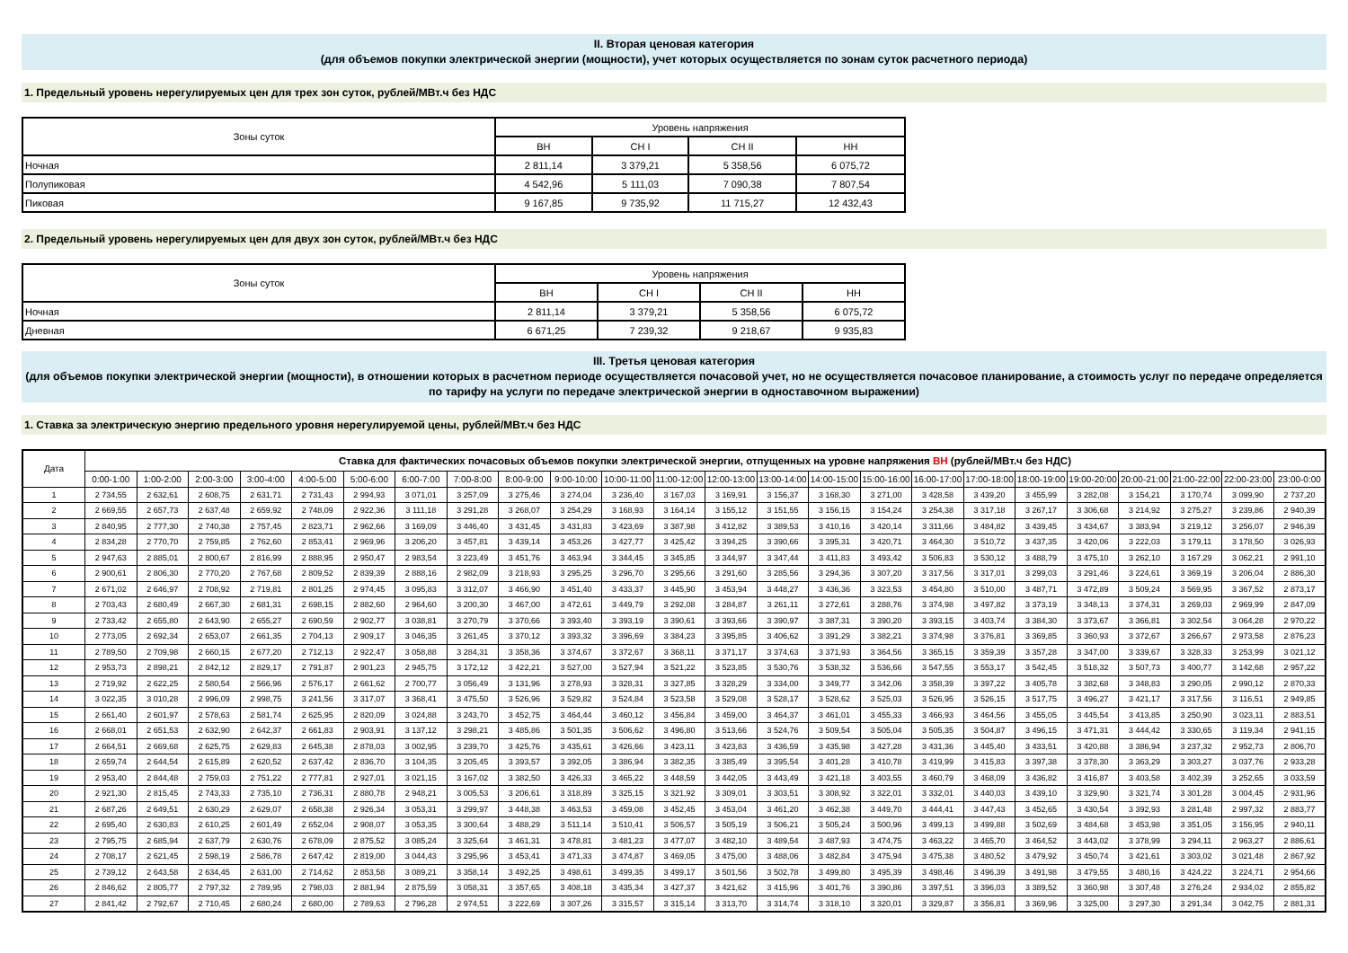II. Вторая ценовая категория
(для объемов покупки электрической энергии (мощности), учет которых осуществляется по зонам суток расчетного периода)
1. Предельный уровень нерегулируемых цен для трех зон суток, рублей/МВт.ч без НДС
| Зоны суток | Уровень напряжения | | | |
| --- | --- | --- | --- | --- |
| | ВН | СН I | СН II | НН |
| Ночная | 2 811,14 | 3 379,21 | 5 358,56 | 6 075,72 |
| Полупиковая | 4 542,96 | 5 111,03 | 7 090,38 | 7 807,54 |
| Пиковая | 9 167,85 | 9 735,92 | 11 715,27 | 12 432,43 |
2. Предельный уровень нерегулируемых цен для двух зон суток, рублей/МВт.ч без НДС
| Зоны суток | Уровень напряжения | | | |
| --- | --- | --- | --- | --- |
| | ВН | СН I | СН II | НН |
| Ночная | 2 811,14 | 3 379,21 | 5 358,56 | 6 075,72 |
| Дневная | 6 671,25 | 7 239,32 | 9 218,67 | 9 935,83 |
III. Третья ценовая категория
(для объемов покупки электрической энергии (мощности), в отношении которых в расчетном периоде осуществляется почасовой учет, но не осуществляется почасовое планирование, а стоимость услуг по передаче определяется по тарифу на услуги по передаче электрической энергии в одноставочном выражении)
1. Ставка за электрическую энергию предельного уровня нерегулируемой цены, рублей/МВт.ч без НДС
| Дата | Ставка для фактических почасовых объемов покупки электрической энергии, отпущенных на уровне напряжения ВН (рублей/МВт.ч без НДС) | | | | | | | | | | | | | | | | | | | | | | | |
| --- | --- | --- | --- | --- | --- | --- | --- | --- | --- | --- | --- | --- | --- | --- | --- | --- | --- | --- | --- | --- | --- | --- | --- | --- |
| | 0:00-1:00 | 1:00-2:00 | 2:00-3:00 | 3:00-4:00 | 4:00-5:00 | 5:00-6:00 | 6:00-7:00 | 7:00-8:00 | 8:00-9:00 | 9:00-10:00 | 10:00-11:00 | 11:00-12:00 | 12:00-13:00 | 13:00-14:00 | 14:00-15:00 | 15:00-16:00 | 16:00-17:00 | 17:00-18:00 | 18:00-19:00 | 19:00-20:00 | 20:00-21:00 | 21:00-22:00 | 22:00-23:00 | 23:00-0:00 |
| 1 | 2 734,55 | 2 632,61 | 2 608,75 | 2 631,71 | 2 731,43 | 2 994,93 | 3 071,01 | 3 257,09 | 3 275,46 | 3 274,04 | 3 236,40 | 3 167,03 | 3 169,91 | 3 156,37 | 3 168,30 | 3 271,00 | 3 428,58 | 3 439,20 | 3 455,99 | 3 282,08 | 3 154,21 | 3 170,74 | 3 099,90 | 2 737,20 |
| 2 | 2 669,55 | 2 657,73 | 2 637,48 | 2 659,92 | 2 748,09 | 2 922,36 | 3 111,18 | 3 291,28 | 3 268,07 | 3 254,29 | 3 168,93 | 3 164,14 | 3 155,12 | 3 151,55 | 3 156,15 | 3 154,24 | 3 254,38 | 3 317,18 | 3 267,17 | 3 306,68 | 3 214,92 | 3 275,27 | 3 239,86 | 2 940,39 |
| 3 | 2 840,95 | 2 777,30 | 2 740,38 | 2 757,45 | 2 823,71 | 2 962,66 | 3 169,09 | 3 446,40 | 3 431,45 | 3 431,83 | 3 423,69 | 3 387,98 | 3 412,82 | 3 389,53 | 3 410,16 | 3 420,14 | 3 311,66 | 3 484,82 | 3 439,45 | 3 434,67 | 3 383,94 | 3 219,12 | 3 256,07 | 2 946,39 |
| 4 | 2 834,28 | 2 770,70 | 2 759,85 | 2 762,60 | 2 853,41 | 2 969,96 | 3 206,20 | 3 457,81 | 3 439,14 | 3 453,26 | 3 427,77 | 3 425,42 | 3 394,25 | 3 390,66 | 3 395,31 | 3 420,71 | 3 464,30 | 3 510,72 | 3 437,35 | 3 420,06 | 3 222,03 | 3 179,11 | 3 178,50 | 3 026,93 |
| 5 | 2 947,63 | 2 885,01 | 2 800,67 | 2 816,99 | 2 888,95 | 2 950,47 | 2 983,54 | 3 223,49 | 3 451,76 | 3 463,94 | 3 344,45 | 3 345,85 | 3 344,97 | 3 347,44 | 3 411,83 | 3 493,42 | 3 506,83 | 3 530,12 | 3 488,79 | 3 475,10 | 3 262,10 | 3 167,29 | 3 062,21 | 2 991,10 |
| 6 | 2 900,61 | 2 806,30 | 2 770,20 | 2 767,68 | 2 809,52 | 2 839,39 | 2 888,16 | 2 982,09 | 3 218,93 | 3 295,25 | 3 296,70 | 3 295,66 | 3 291,60 | 3 285,56 | 3 294,36 | 3 307,20 | 3 317,56 | 3 317,01 | 3 299,03 | 3 291,46 | 3 224,61 | 3 369,19 | 3 206,04 | 2 886,30 |
| 7 | 2 671,02 | 2 646,97 | 2 708,92 | 2 719,81 | 2 801,25 | 2 974,45 | 3 095,83 | 3 312,07 | 3 466,90 | 3 451,40 | 3 433,37 | 3 445,90 | 3 453,94 | 3 448,27 | 3 436,36 | 3 323,53 | 3 454,80 | 3 510,00 | 3 487,71 | 3 472,89 | 3 509,24 | 3 569,95 | 3 367,52 | 2 873,17 |
| 8 | 2 703,43 | 2 680,49 | 2 667,30 | 2 681,31 | 2 698,15 | 2 882,60 | 2 964,60 | 3 200,30 | 3 467,00 | 3 472,61 | 3 449,79 | 3 292,08 | 3 284,87 | 3 261,11 | 3 272,61 | 3 288,76 | 3 374,98 | 3 497,82 | 3 373,19 | 3 348,13 | 3 374,31 | 3 269,03 | 2 969,99 | 2 847,09 |
| 9 | 2 733,42 | 2 655,80 | 2 643,90 | 2 655,27 | 2 690,59 | 2 902,77 | 3 038,81 | 3 270,79 | 3 370,66 | 3 393,40 | 3 393,19 | 3 390,61 | 3 393,66 | 3 390,97 | 3 387,31 | 3 390,20 | 3 393,15 | 3 403,74 | 3 384,30 | 3 373,67 | 3 366,81 | 3 302,54 | 3 064,28 | 2 970,22 |
| 10 | 2 773,05 | 2 692,34 | 2 653,07 | 2 661,35 | 2 704,13 | 2 909,17 | 3 046,35 | 3 261,45 | 3 370,12 | 3 393,32 | 3 396,69 | 3 384,23 | 3 395,85 | 3 406,62 | 3 391,29 | 3 382,21 | 3 374,98 | 3 376,81 | 3 369,85 | 3 360,93 | 3 372,67 | 3 266,67 | 2 973,58 | 2 876,23 |
| 11 | 2 789,50 | 2 709,98 | 2 660,15 | 2 677,20 | 2 712,13 | 2 922,47 | 3 058,88 | 3 284,31 | 3 358,36 | 3 374,67 | 3 372,67 | 3 368,11 | 3 371,17 | 3 374,63 | 3 371,93 | 3 364,56 | 3 365,15 | 3 359,39 | 3 357,28 | 3 347,00 | 3 339,67 | 3 328,33 | 3 253,99 | 3 021,12 |
| 12 | 2 953,73 | 2 898,21 | 2 842,12 | 2 829,17 | 2 791,87 | 2 901,23 | 2 945,75 | 3 172,12 | 3 422,21 | 3 527,00 | 3 527,94 | 3 521,22 | 3 523,85 | 3 530,76 | 3 538,32 | 3 536,66 | 3 547,55 | 3 553,17 | 3 542,45 | 3 518,32 | 3 507,73 | 3 400,77 | 3 142,68 | 2 957,22 |
| 13 | 2 719,92 | 2 622,25 | 2 580,54 | 2 566,96 | 2 576,17 | 2 661,62 | 2 700,77 | 3 056,49 | 3 131,96 | 3 278,93 | 3 328,31 | 3 327,85 | 3 328,29 | 3 334,00 | 3 349,77 | 3 342,06 | 3 358,39 | 3 397,22 | 3 405,78 | 3 382,68 | 3 348,83 | 3 290,05 | 2 990,12 | 2 870,33 |
| 14 | 3 022,35 | 3 010,28 | 2 996,09 | 2 998,75 | 3 241,56 | 3 317,07 | 3 368,41 | 3 475,50 | 3 526,96 | 3 529,82 | 3 524,84 | 3 523,58 | 3 529,08 | 3 528,17 | 3 528,62 | 3 525,03 | 3 526,95 | 3 526,15 | 3 517,75 | 3 496,27 | 3 421,17 | 3 317,56 | 3 116,51 | 2 949,85 |
| 15 | 2 661,40 | 2 601,97 | 2 578,63 | 2 581,74 | 2 625,95 | 2 820,09 | 3 024,88 | 3 243,70 | 3 452,75 | 3 464,44 | 3 460,12 | 3 456,84 | 3 459,00 | 3 464,37 | 3 461,01 | 3 455,33 | 3 466,93 | 3 464,56 | 3 455,05 | 3 445,54 | 3 413,85 | 3 250,90 | 3 023,11 | 2 883,51 |
| 16 | 2 668,01 | 2 651,53 | 2 632,90 | 2 642,37 | 2 661,83 | 2 903,91 | 3 137,12 | 3 298,21 | 3 485,86 | 3 501,35 | 3 506,62 | 3 496,80 | 3 513,66 | 3 524,76 | 3 509,54 | 3 505,04 | 3 505,35 | 3 504,87 | 3 496,15 | 3 471,31 | 3 444,42 | 3 330,65 | 3 119,34 | 2 941,15 |
| 17 | 2 664,51 | 2 669,68 | 2 625,75 | 2 629,83 | 2 645,38 | 2 878,03 | 3 002,95 | 3 239,70 | 3 425,76 | 3 435,61 | 3 426,66 | 3 423,11 | 3 423,83 | 3 436,59 | 3 435,98 | 3 427,28 | 3 431,36 | 3 445,40 | 3 433,51 | 3 420,88 | 3 386,94 | 3 237,32 | 2 952,73 | 2 806,70 |
| 18 | 2 659,74 | 2 644,54 | 2 615,89 | 2 620,52 | 2 637,42 | 2 836,70 | 3 104,35 | 3 205,45 | 3 393,57 | 3 392,05 | 3 386,94 | 3 382,35 | 3 385,49 | 3 395,54 | 3 401,28 | 3 410,78 | 3 419,99 | 3 415,83 | 3 397,38 | 3 378,30 | 3 363,29 | 3 303,27 | 3 037,76 | 2 933,28 |
| 19 | 2 953,40 | 2 844,48 | 2 759,03 | 2 751,22 | 2 777,81 | 2 927,01 | 3 021,15 | 3 167,02 | 3 382,50 | 3 426,33 | 3 465,22 | 3 448,59 | 3 442,05 | 3 443,49 | 3 421,18 | 3 403,55 | 3 460,79 | 3 468,09 | 3 436,82 | 3 416,87 | 3 403,58 | 3 402,39 | 3 252,65 | 3 033,59 |
| 20 | 2 921,30 | 2 815,45 | 2 743,33 | 2 735,10 | 2 736,31 | 2 880,78 | 2 948,21 | 3 005,53 | 3 206,61 | 3 318,89 | 3 325,15 | 3 321,92 | 3 309,01 | 3 303,51 | 3 308,92 | 3 322,01 | 3 332,01 | 3 440,03 | 3 439,10 | 3 329,90 | 3 321,74 | 3 301,28 | 3 004,45 | 2 931,96 |
| 21 | 2 687,26 | 2 649,51 | 2 630,29 | 2 629,07 | 2 658,38 | 2 926,34 | 3 053,31 | 3 299,97 | 3 448,38 | 3 463,53 | 3 459,08 | 3 452,45 | 3 453,04 | 3 461,20 | 3 462,38 | 3 449,70 | 3 444,41 | 3 447,43 | 3 452,65 | 3 430,54 | 3 392,93 | 3 281,48 | 2 997,32 | 2 883,77 |
| 22 | 2 695,40 | 2 630,83 | 2 610,25 | 2 601,49 | 2 652,04 | 2 908,07 | 3 053,35 | 3 300,64 | 3 488,29 | 3 511,14 | 3 510,41 | 3 506,57 | 3 505,19 | 3 506,21 | 3 505,24 | 3 500,96 | 3 499,13 | 3 499,88 | 3 502,69 | 3 484,68 | 3 453,98 | 3 351,05 | 3 156,95 | 2 940,11 |
| 23 | 2 795,75 | 2 685,94 | 2 637,79 | 2 630,76 | 2 678,09 | 2 875,52 | 3 085,24 | 3 325,64 | 3 461,31 | 3 478,81 | 3 481,23 | 3 477,07 | 3 482,10 | 3 489,54 | 3 487,93 | 3 474,75 | 3 463,22 | 3 465,70 | 3 464,52 | 3 443,02 | 3 378,99 | 3 294,11 | 2 963,27 | 2 886,61 |
| 24 | 2 708,17 | 2 621,45 | 2 598,19 | 2 586,78 | 2 647,42 | 2 819,00 | 3 044,43 | 3 295,96 | 3 453,41 | 3 471,33 | 3 474,87 | 3 469,05 | 3 475,00 | 3 488,06 | 3 482,84 | 3 475,94 | 3 475,38 | 3 480,52 | 3 479,92 | 3 450,74 | 3 421,61 | 3 303,02 | 3 021,48 | 2 867,92 |
| 25 | 2 739,12 | 2 643,58 | 2 634,45 | 2 631,00 | 2 714,62 | 2 853,58 | 3 089,21 | 3 358,14 | 3 492,25 | 3 498,61 | 3 499,35 | 3 499,17 | 3 501,56 | 3 502,78 | 3 499,80 | 3 495,39 | 3 498,46 | 3 496,39 | 3 491,98 | 3 479,55 | 3 480,16 | 3 424,22 | 3 224,71 | 2 954,66 |
| 26 | 2 846,62 | 2 805,77 | 2 797,32 | 2 789,95 | 2 798,03 | 2 881,94 | 2 875,59 | 3 058,31 | 3 357,65 | 3 408,18 | 3 435,34 | 3 427,37 | 3 421,62 | 3 415,96 | 3 401,76 | 3 390,86 | 3 397,51 | 3 396,03 | 3 389,52 | 3 360,98 | 3 307,48 | 3 276,24 | 2 934,02 | 2 855,82 |
| 27 | 2 841,42 | 2 792,67 | 2 710,45 | 2 680,24 | 2 680,00 | 2 789,63 | 2 796,28 | 2 974,51 | 3 222,69 | 3 307,26 | 3 315,57 | 3 315,14 | 3 313,70 | 3 314,74 | 3 318,10 | 3 320,01 | 3 329,87 | 3 356,81 | 3 369,96 | 3 325,00 | 3 297,30 | 3 291,34 | 3 042,75 | 2 881,31 |